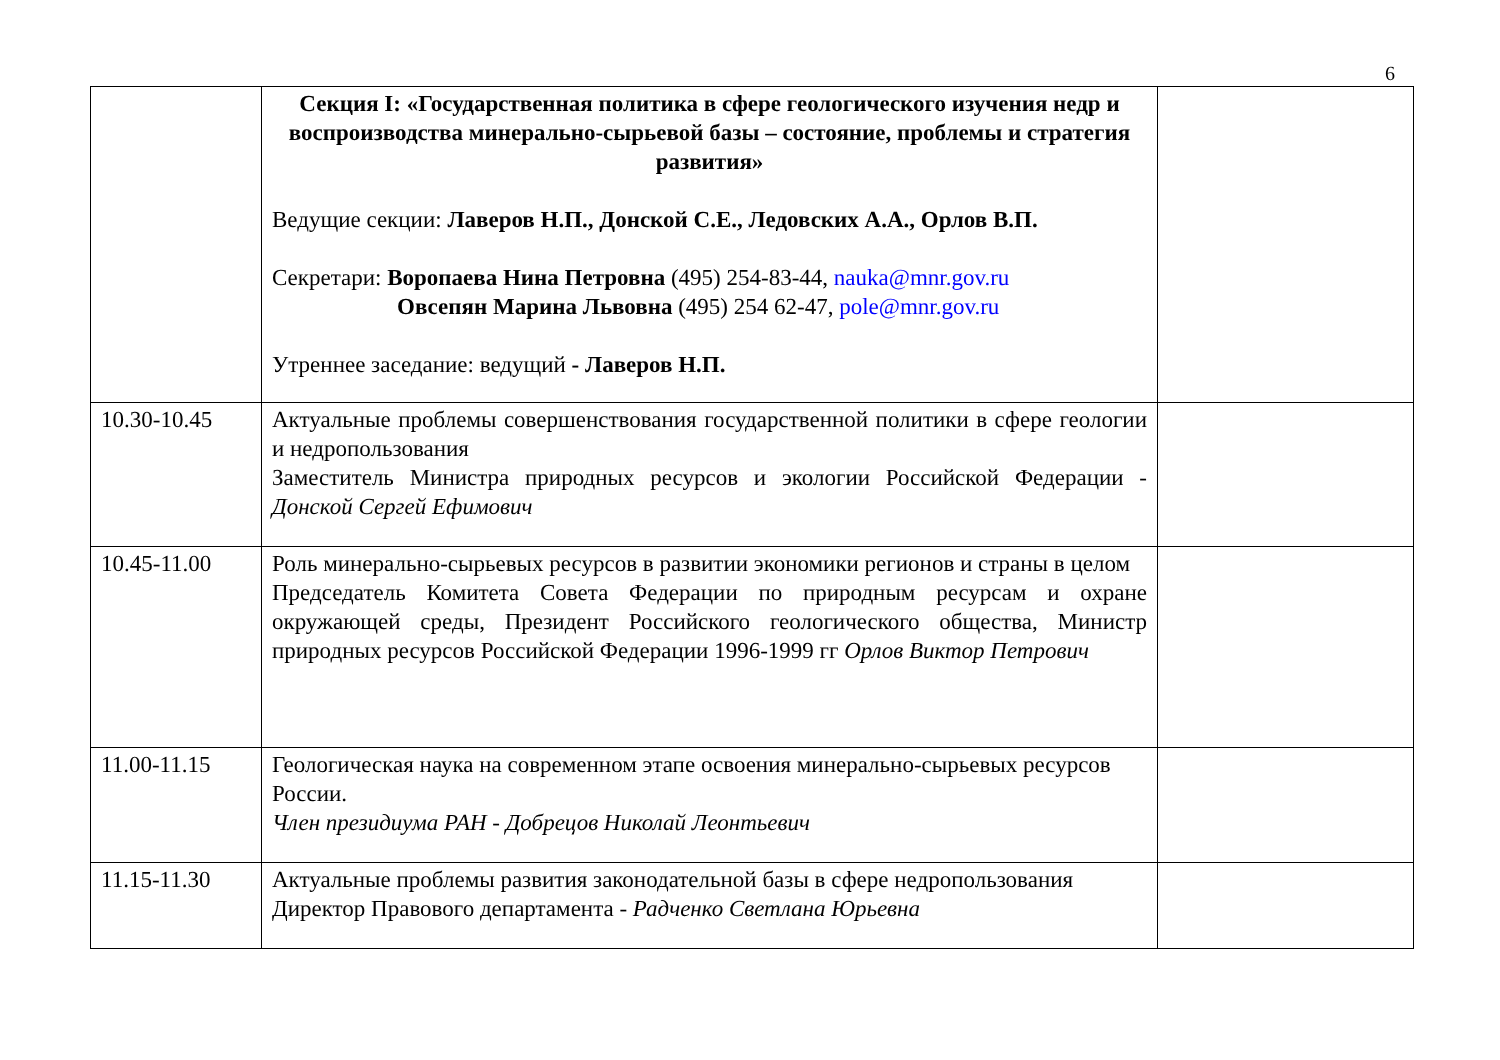6
| | Секция I: «Государственная политика в сфере геологического изучения недр и воспроизводства минерально-сырьевой базы – состояние, проблемы и стратегия развития» Ведущие секции: Лаверов Н.П., Донской С.Е., Ледовских А.А., Орлов В.П. Секретари: Воропаева Нина Петровна (495) 254-83-44, nauka@mnr.gov.ru Овсепян Марина Львовна (495) 254 62-47, pole@mnr.gov.ru Утреннее заседание: ведущий - Лаверов Н.П. | |
| 10.30-10.45 | Актуальные проблемы совершенствования государственной политики в сфере геологии и недропользования Заместитель Министра природных ресурсов и экологии Российской Федерации - Донской Сергей Ефимович | |
| 10.45-11.00 | Роль минерально-сырьевых ресурсов в развитии экономики регионов и страны в целом Председатель Комитета Совета Федерации по природным ресурсам и охране окружающей среды, Президент Российского геологического общества, Министр природных ресурсов Российской Федерации 1996-1999 гг Орлов Виктор Петрович | |
| 11.00-11.15 | Геологическая наука на современном этапе освоения минерально-сырьевых ресурсов России. Член президиума РАН - Добрецов Николай Леонтьевич | |
| 11.15-11.30 | Актуальные проблемы развития законодательной базы в сфере недропользования Директор Правового департамента - Радченко Светлана Юрьевна | |